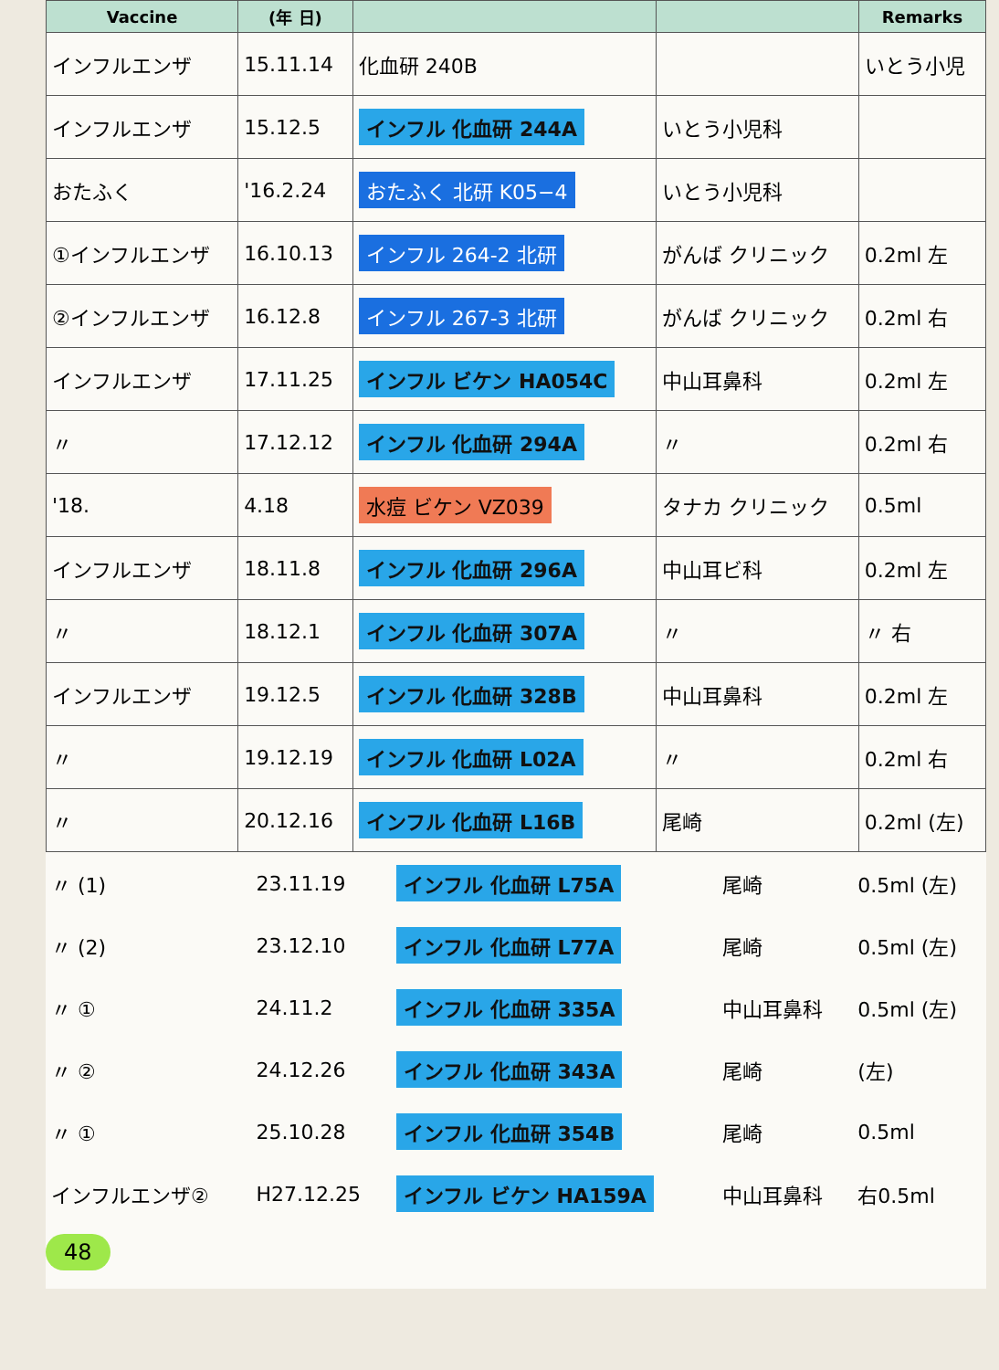| Vaccine | (年 日) | | | Remarks |
| --- | --- | --- | --- | --- |
| インフルエンザ | 15.11.14 | 化血研 240B | | いとう小児 |
| インフルエンザ | 15.12.5 | インフル 化血研 244A | いとう小児科 | |
| おたふく | '16.2.24 | おたふく 北研 K05−4 | いとう小児科 | |
| ①インフルエンザ | 16.10.13 | インフル 264-2 北研 | がんば クリニック | 0.2ml 左 |
| ②インフルエンザ | 16.12.8 | インフル 267-3 北研 | がんば クリニック | 0.2ml 右 |
| インフルエンザ | 17.11.25 | インフル ビケン HA054C | 中山耳鼻科 | 0.2ml 左 |
| 〃 | 17.12.12 | インフル 化血研 294A | 〃 | 0.2ml 右 |
| '18. | 4.18 | 水痘 ビケン VZ039 | タナカ クリニック | 0.5ml |
| インフルエンザ | 18.11.8 | インフル 化血研 296A | 中山耳ビ科 | 0.2ml 左 |
| 〃 | 18.12.1 | インフル 化血研 307A | 〃 | 〃 右 |
| インフルエンザ | 19.12.5 | インフル 化血研 328B | 中山耳鼻科 | 0.2ml 左 |
| 〃 | 19.12.19 | インフル 化血研 L02A | 〃 | 0.2ml 右 |
| 〃 | 20.12.16 | インフル 化血研 L16B | 尾崎 | 0.2ml (左) |
| 〃 (1) | 23.11.19 | インフル 化血研 L75A | 尾崎 | 0.5ml (左) |
| 〃 (2) | 23.12.10 | インフル 化血研 L77A | 尾崎 | 0.5ml (左) |
| 〃 ① | 24.11.2 | インフル 化血研 335A | 中山耳鼻科 | 0.5ml (左) |
| 〃 ② | 24.12.26 | インフル 化血研 343A | 尾崎 | (左) |
| 〃 ① | 25.10.28 | インフル 化血研 354B | 尾崎 | 0.5ml |
| インフルエンザ② | H27.12.25 | インフル ビケン HA159A | 中山耳鼻科 | 右0.5ml |
48